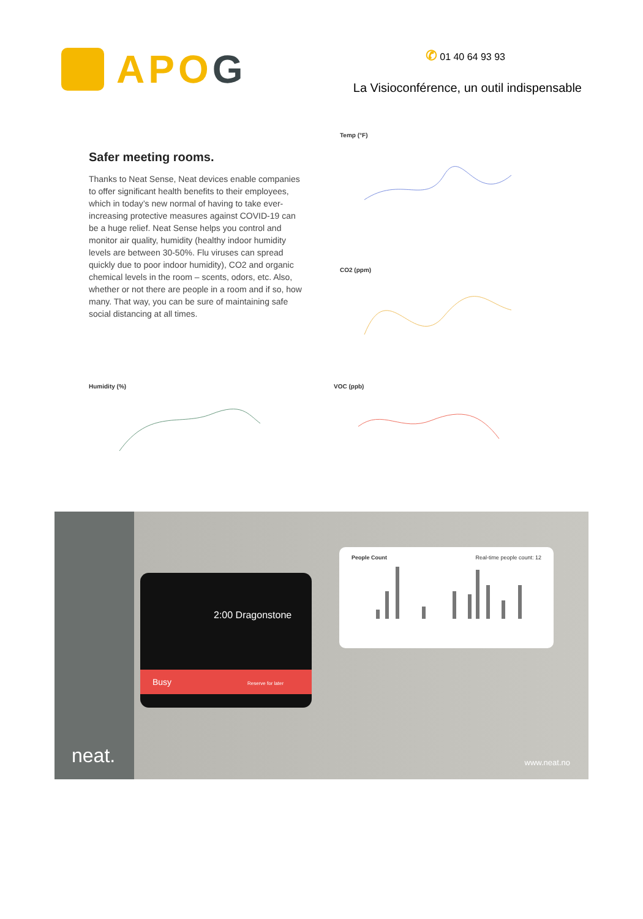APOG
✆ 01 40 64 93 93
La Visioconférence, un outil indispensable
Safer meeting rooms.
Thanks to Neat Sense, Neat devices enable companies to offer significant health benefits to their employees, which in today’s new normal of having to take ever-increasing protective measures against COVID-19 can be a huge relief. Neat Sense helps you control and monitor air quality, humidity (healthy indoor humidity levels are between 30-50%. Flu viruses can spread quickly due to poor indoor humidity), CO2 and organic chemical levels in the room – scents, odors, etc. Also, whether or not there are people in a room and if so, how many. That way, you can be sure of maintaining safe social distancing at all times.
Temp (°F)
CO2 (ppm)
Humidity (%) VOC (ppb)
2:00 Dragonstone
Busy Reserve for later
People Count Real-time people count: 12
neat. www.neat.no